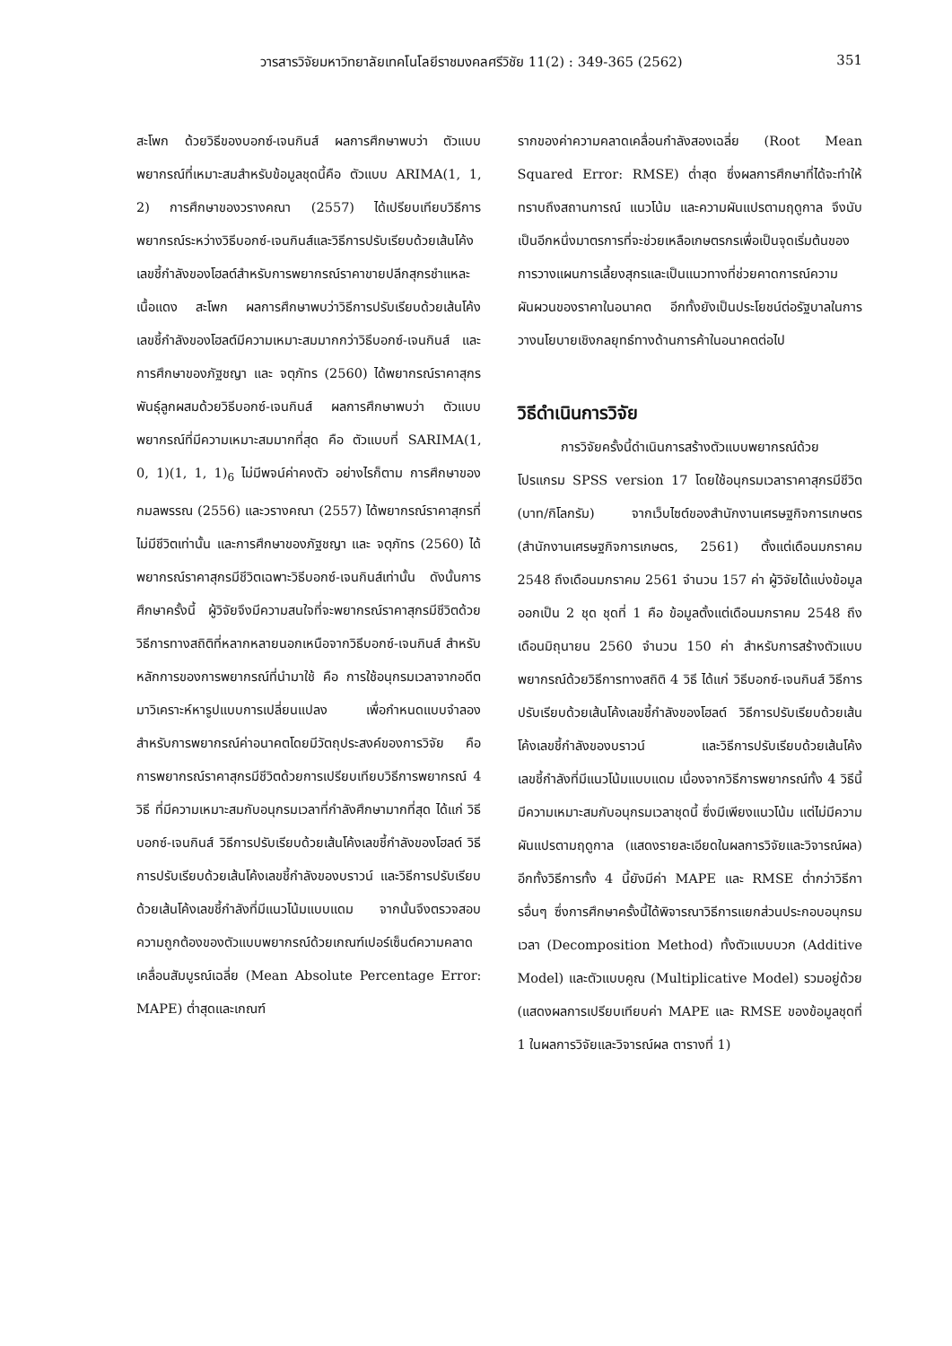วารสารวิจัยมหาวิทยาลัยเทคโนโลยีราชมงคลศรีวิชัย 11(2) : 349-365 (2562) 351
สะโพก ด้วยวิธีของบอกซ์-เจนกินส์ ผลการศึกษาพบว่า ตัวแบบพยากรณ์ที่เหมาะสมสำหรับข้อมูลชุดนี้คือ ตัวแบบ ARIMA(1, 1, 2) การศึกษาของวรางคณา (2557) ได้เปรียบเทียบวิธีการพยากรณ์ระหว่างวิธีบอกซ์-เจนกินส์และวิธีการปรับเรียบด้วยเส้นโค้งเลขชี้กำลังของโฮลต์สำหรับการพยากรณ์ราคาขายปลีกสุกรชำแหละ เนื้อแดง สะโพก ผลการศึกษาพบว่าวิธีการปรับเรียบด้วยเส้นโค้งเลขชี้กำลังของโฮลต์มีความเหมาะสมมากกว่าวิธีบอกซ์-เจนกินส์ และการศึกษาของภัฐชญา และ จตุภัทร (2560) ได้พยากรณ์ราคาสุกรพันธุ์ลูกผสมด้วยวิธีบอกซ์-เจนกินส์ ผลการศึกษาพบว่า ตัวแบบพยากรณ์ที่มีความเหมาะสมมากที่สุด คือ ตัวแบบที่ SARIMA(1, 0, 1)(1, 1, 1)<sub>6</sub> ไม่มีพจน์ค่าคงตัว อย่างไรก็ตาม การศึกษาของกมลพรรณ (2556) และวรางคณา (2557) ได้พยากรณ์ราคาสุกรที่ไม่มีชีวิตเท่านั้น และการศึกษาของภัฐชญา และ จตุภัทร (2560) ได้พยากรณ์ราคาสุกรมีชีวิตเฉพาะวิธีบอกซ์-เจนกินส์เท่านั้น ดังนั้นการศึกษาครั้งนี้ ผู้วิจัยจึงมีความสนใจที่จะพยากรณ์ราคาสุกรมีชีวิตด้วยวิธีการทางสถิติที่หลากหลายนอกเหนือจากวิธีบอกซ์-เจนกินส์ สำหรับหลักการของการพยากรณ์ที่นำมาใช้ คือ การใช้อนุกรมเวลาจากอดีตมาวิเคราะห์หารูปแบบการเปลี่ยนแปลง เพื่อกำหนดแบบจำลองสำหรับการพยากรณ์ค่าอนาคตโดยมีวัตถุประสงค์ของการวิจัย คือ การพยากรณ์ราคาสุกรมีชีวิตด้วยการเปรียบเทียบวิธีการพยากรณ์ 4 วิธี ที่มีความเหมาะสมกับอนุกรมเวลาที่กำลังศึกษามากที่สุด ได้แก่ วิธีบอกซ์-เจนกินส์ วิธีการปรับเรียบด้วยเส้นโค้งเลขชี้กำลังของโฮลต์ วิธีการปรับเรียบด้วยเส้นโค้งเลขชี้กำลังของบราวน์ และวิธีการปรับเรียบด้วยเส้นโค้งเลขชี้กำลังที่มีแนวโน้มแบบแดม จากนั้นจึงตรวจสอบความถูกต้องของตัวแบบพยากรณ์ด้วยเกณฑ์เปอร์เซ็นต์ความคลาดเคลื่อนสัมบูรณ์เฉลี่ย (Mean Absolute Percentage Error: MAPE) ต่ำสุดและเกณฑ์
รากของค่าความคลาดเคลื่อนกำลังสองเฉลี่ย (Root Mean Squared Error: RMSE) ต่ำสุด ซึ่งผลการศึกษาที่ได้จะทำให้ทราบถึงสถานการณ์ แนวโน้ม และความผันแปรตามฤดูกาล จึงนับเป็นอีกหนึ่งมาตรการที่จะช่วยเหลือเกษตรกรเพื่อเป็นจุดเริ่มต้นของการวางแผนการเลี้ยงสุกรและเป็นแนวทางที่ช่วยคาดการณ์ความผันผวนของราคาในอนาคต อีกทั้งยังเป็นประโยชน์ต่อรัฐบาลในการวางนโยบายเชิงกลยุทธ์ทางด้านการค้าในอนาคตต่อไป
วิธีดำเนินการวิจัย
การวิจัยครั้งนี้ดำเนินการสร้างตัวแบบพยากรณ์ด้วยโปรแกรม SPSS version 17 โดยใช้อนุกรมเวลาราคาสุกรมีชีวิต (บาท/กิโลกรัม) จากเว็บไซต์ของสำนักงานเศรษฐกิจการเกษตร (สำนักงานเศรษฐกิจการเกษตร, 2561) ตั้งแต่เดือนมกราคม 2548 ถึงเดือนมกราคม 2561 จำนวน 157 ค่า ผู้วิจัยได้แบ่งข้อมูลออกเป็น 2 ชุด ชุดที่ 1 คือ ข้อมูลตั้งแต่เดือนมกราคม 2548 ถึงเดือนมิถุนายน 2560 จำนวน 150 ค่า สำหรับการสร้างตัวแบบพยากรณ์ด้วยวิธีการทางสถิติ 4 วิธี ได้แก่ วิธีบอกซ์-เจนกินส์ วิธีการปรับเรียบด้วยเส้นโค้งเลขชี้กำลังของโฮลต์ วิธีการปรับเรียบด้วยเส้นโค้งเลขชี้กำลังของบราวน์ และวิธีการปรับเรียบด้วยเส้นโค้งเลขชี้กำลังที่มีแนวโน้มแบบแดม เนื่องจากวิธีการพยากรณ์ทั้ง 4 วิธีนี้มีความเหมาะสมกับอนุกรมเวลาชุดนี้ ซึ่งมีเพียงแนวโน้ม แต่ไม่มีความผันแปรตามฤดูกาล (แสดงรายละเอียดในผลการวิจัยและวิจารณ์ผล) อีกทั้งวิธีการทั้ง 4 นี้ยังมีค่า MAPE และ RMSE ต่ำกว่าวิธีการอื่นๆ ซึ่งการศึกษาครั้งนี้ได้พิจารณาวิธีการแยกส่วนประกอบอนุกรมเวลา (Decomposition Method) ทั้งตัวแบบบวก (Additive Model) และตัวแบบคูณ (Multiplicative Model) รวมอยู่ด้วย (แสดงผลการเปรียบเทียบค่า MAPE และ RMSE ของข้อมูลชุดที่ 1 ในผลการวิจัยและวิจารณ์ผล ตารางที่ 1)